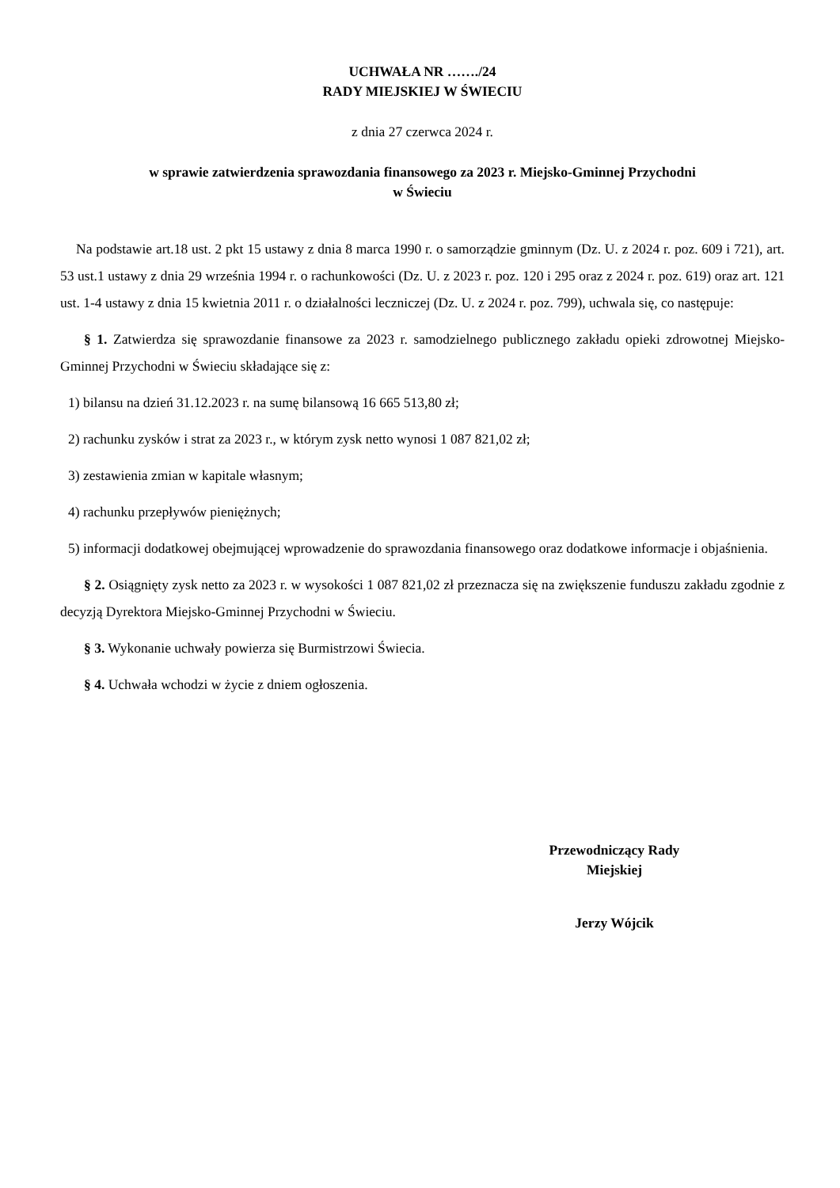UCHWAŁA NR ……./24
RADY MIEJSKIEJ W ŚWIECIU
z dnia 27 czerwca 2024 r.
w sprawie zatwierdzenia sprawozdania finansowego za 2023 r. Miejsko-Gminnej Przychodni
w Świeciu
Na podstawie art.18 ust. 2 pkt 15 ustawy z dnia 8 marca 1990 r. o samorządzie gminnym (Dz. U. z 2024 r. poz. 609 i 721), art. 53 ust.1 ustawy z dnia 29 września 1994 r. o rachunkowości (Dz. U. z 2023 r. poz. 120 i 295 oraz z 2024 r. poz. 619) oraz art. 121 ust. 1-4 ustawy z dnia 15 kwietnia 2011 r. o działalności leczniczej (Dz. U. z 2024 r. poz. 799), uchwala się, co następuje:
§ 1. Zatwierdza się sprawozdanie finansowe za 2023 r. samodzielnego publicznego zakładu opieki zdrowotnej Miejsko-Gminnej Przychodni w Świeciu składające się z:
1) bilansu na dzień 31.12.2023 r. na sumę bilansową 16 665 513,80 zł;
2) rachunku zysków i strat za 2023 r., w którym zysk netto wynosi 1 087 821,02 zł;
3) zestawienia zmian w kapitale własnym;
4) rachunku przepływów pieniężnych;
5) informacji dodatkowej obejmującej wprowadzenie do sprawozdania finansowego oraz dodatkowe informacje i objaśnienia.
§ 2. Osiągnięty zysk netto za 2023 r. w wysokości 1 087 821,02 zł przeznacza się na zwiększenie funduszu zakładu zgodnie z decyzją Dyrektora Miejsko-Gminnej Przychodni w Świeciu.
§ 3. Wykonanie uchwały powierza się Burmistrzowi Świecia.
§ 4. Uchwała wchodzi w życie z dniem ogłoszenia.
Przewodniczący Rady
Miejskiej
Jerzy Wójcik